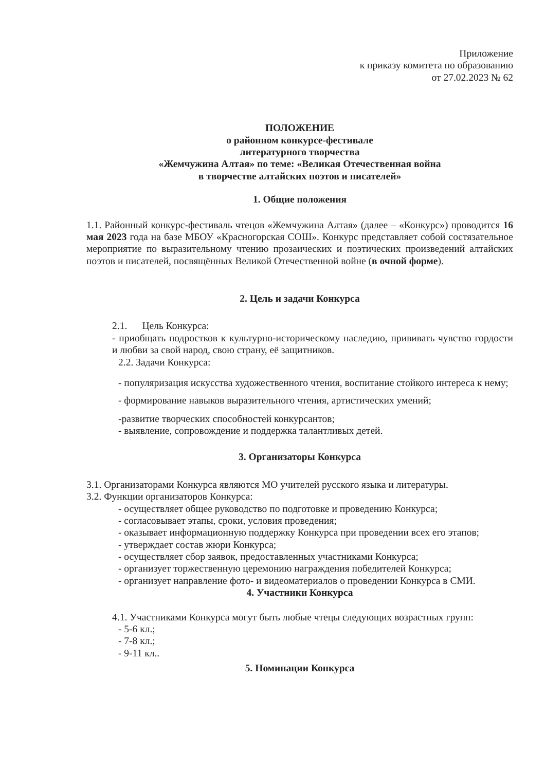Приложение
к приказу комитета по образованию
от 27.02.2023 № 62
ПОЛОЖЕНИЕ
о районном конкурсе-фестивале
литературного творчества
«Жемчужина Алтая» по теме: «Великая Отечественная война
в творчестве алтайских поэтов и писателей»
1. Общие положения
1.1. Районный конкурс-фестиваль чтецов «Жемчужина Алтая» (далее – «Конкурс») проводится 16 мая 2023 года на базе МБОУ «Красногорская СОШ». Конкурс представляет собой состязательное мероприятие по выразительному чтению прозаических и поэтических произведений алтайских поэтов и писателей, посвящённых Великой Отечественной войне (в очной форме).
2. Цель и задачи Конкурса
2.1. Цель Конкурса:
- приобщать подростков к культурно-историческому наследию, прививать чувство гордости и любви за свой народ, свою страну, её защитников.
2.2. Задачи Конкурса:
- популяризация искусства художественного чтения, воспитание стойкого интереса к нему;
- формирование навыков выразительного чтения, артистических умений;
-развитие творческих способностей конкурсантов;
- выявление, сопровождение и поддержка талантливых детей.
3. Организаторы Конкурса
3.1. Организаторами Конкурса являются МО учителей русского языка и литературы.
3.2. Функции организаторов Конкурса:
- осуществляет общее руководство по подготовке и проведению Конкурса;
- согласовывает этапы, сроки, условия проведения;
- оказывает информационную поддержку Конкурса при проведении всех его этапов;
- утверждает состав жюри Конкурса;
- осуществляет сбор заявок, предоставленных участниками Конкурса;
- организует торжественную церемонию награждения победителей Конкурса;
- организует направление фото- и видеоматериалов о проведении Конкурса в СМИ.
4. Участники Конкурса
4.1. Участниками Конкурса могут быть любые чтецы следующих возрастных групп:
- 5-6 кл.;
- 7-8 кл.;
- 9-11 кл..
5. Номинации Конкурса